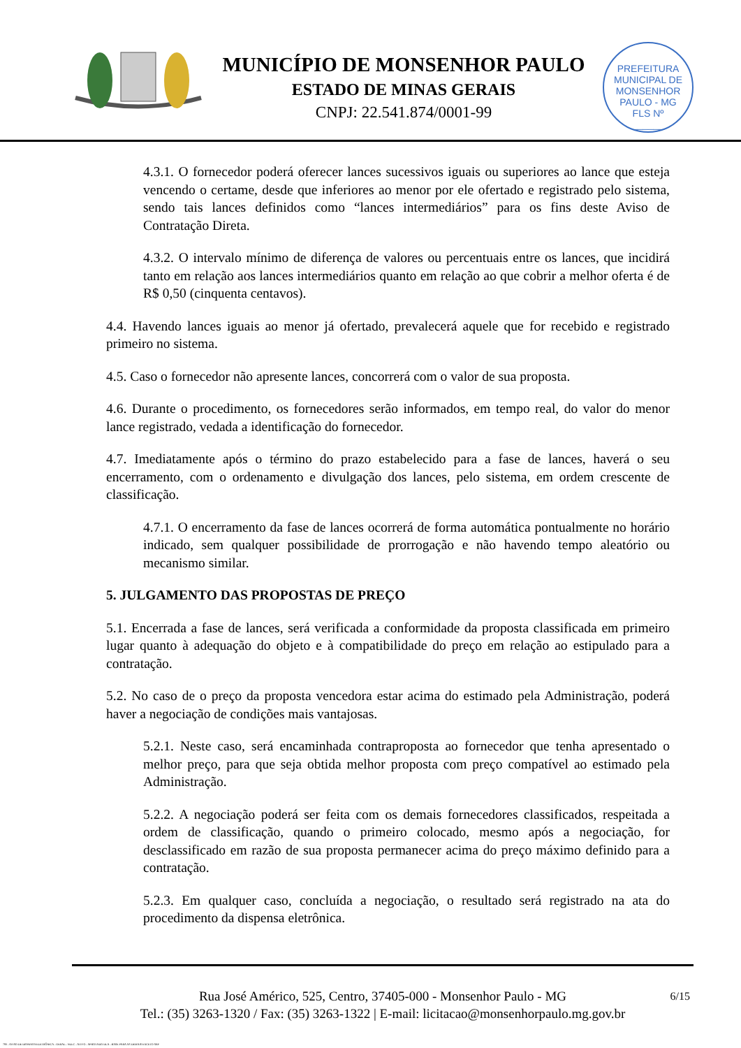MUNICÍPIO DE MONSENHOR PAULO
ESTADO DE MINAS GERAIS
CNPJ: 22.541.874/0001-99
PREFEITURA MUNICIPAL DE MONSENHOR PAULO - MG
FLS Nº
______
4.3.1. O fornecedor poderá oferecer lances sucessivos iguais ou superiores ao lance que esteja vencendo o certame, desde que inferiores ao menor por ele ofertado e registrado pelo sistema, sendo tais lances definidos como “lances intermediários” para os fins deste Aviso de Contratação Direta.
4.3.2. O intervalo mínimo de diferença de valores ou percentuais entre os lances, que incidirá tanto em relação aos lances intermediários quanto em relação ao que cobrir a melhor oferta é de R$ 0,50 (cinquenta centavos).
4.4. Havendo lances iguais ao menor já ofertado, prevalecerá aquele que for recebido e registrado primeiro no sistema.
4.5. Caso o fornecedor não apresente lances, concorrerá com o valor de sua proposta.
4.6. Durante o procedimento, os fornecedores serão informados, em tempo real, do valor do menor lance registrado, vedada a identificação do fornecedor.
4.7. Imediatamente após o término do prazo estabelecido para a fase de lances, haverá o seu encerramento, com o ordenamento e divulgação dos lances, pelo sistema, em ordem crescente de classificação.
4.7.1. O encerramento da fase de lances ocorrerá de forma automática pontualmente no horário indicado, sem qualquer possibilidade de prorrogação e não havendo tempo aleatório ou mecanismo similar.
5. JULGAMENTO DAS PROPOSTAS DE PREÇO
5.1. Encerrada a fase de lances, será verificada a conformidade da proposta classificada em primeiro lugar quanto à adequação do objeto e à compatibilidade do preço em relação ao estipulado para a contratação.
5.2. No caso de o preço da proposta vencedora estar acima do estimado pela Administração, poderá haver a negociação de condições mais vantajosas.
5.2.1. Neste caso, será encaminhada contraproposta ao fornecedor que tenha apresentado o melhor preço, para que seja obtida melhor proposta com preço compatível ao estimado pela Administração.
5.2.2. A negociação poderá ser feita com os demais fornecedores classificados, respeitada a ordem de classificação, quando o primeiro colocado, mesmo após a negociação, for desclassificado em razão de sua proposta permanecer acima do preço máximo definido para a contratação.
5.2.3. Em qualquer caso, concluída a negociação, o resultado será registrado na ata do procedimento da dispensa eletrônica.
6/15 Rua José Américo, 525, Centro, 37405-000 - Monsenhor Paulo - MG
Tel.: (35) 3263-1320 / Fax: (35) 3263-1322 | E-mail: licitacao@monsenhorpaulo.mg.gov.br
780 - AVISO DE DISPENSA ELETRÔNICA - GERAL - NLLC - ATIVO - APROVADO DLA - BASE PARA AS DEMAIS EXCETO SRP